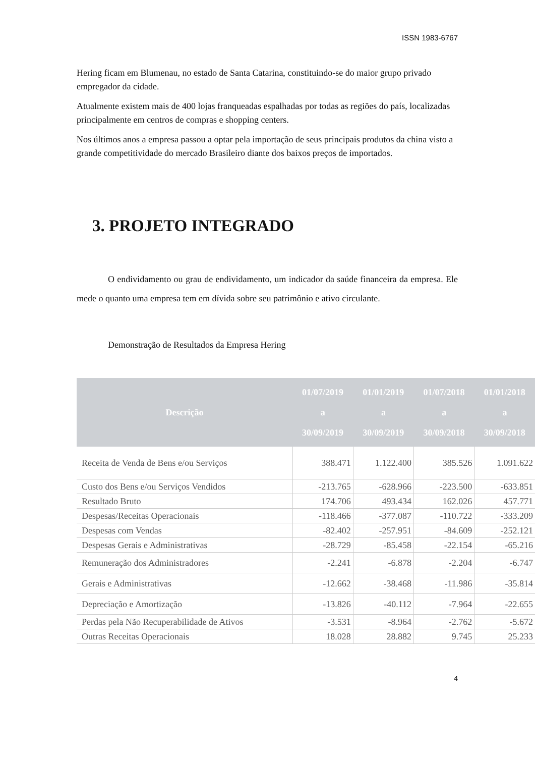ISSN 1983-6767
Hering ficam em Blumenau, no estado de Santa Catarina, constituindo-se do maior grupo privado empregador da cidade.
Atualmente existem mais de 400 lojas franqueadas espalhadas por todas as regiões do país, localizadas principalmente em centros de compras e shopping centers.
Nos últimos anos a empresa passou a optar pela importação de seus principais produtos da china visto a grande competitividade do mercado Brasileiro diante dos baixos preços de importados.
3. PROJETO INTEGRADO
O endividamento ou grau de endividamento, um indicador da saúde financeira da empresa. Ele mede o quanto uma empresa tem em dívida sobre seu patrimônio e ativo circulante.
Demonstração de Resultados da Empresa Hering
| Descrição | 01/07/2019 a 30/09/2019 | 01/01/2019 a 30/09/2019 | 01/07/2018 a 30/09/2018 | 01/01/2018 a 30/09/2018 |
| --- | --- | --- | --- | --- |
| Receita de Venda de Bens e/ou Serviços | 388.471 | 1.122.400 | 385.526 | 1.091.622 |
| Custo dos Bens e/ou Serviços Vendidos | -213.765 | -628.966 | -223.500 | -633.851 |
| Resultado Bruto | 174.706 | 493.434 | 162.026 | 457.771 |
| Despesas/Receitas Operacionais | -118.466 | -377.087 | -110.722 | -333.209 |
| Despesas com Vendas | -82.402 | -257.951 | -84.609 | -252.121 |
| Despesas Gerais e Administrativas | -28.729 | -85.458 | -22.154 | -65.216 |
| Remuneração dos Administradores | -2.241 | -6.878 | -2.204 | -6.747 |
| Gerais e Administrativas | -12.662 | -38.468 | -11.986 | -35.814 |
| Depreciação e Amortização | -13.826 | -40.112 | -7.964 | -22.655 |
| Perdas pela Não Recuperabilidade de Ativos | -3.531 | -8.964 | -2.762 | -5.672 |
| Outras Receitas Operacionais | 18.028 | 28.882 | 9.745 | 25.233 |
4